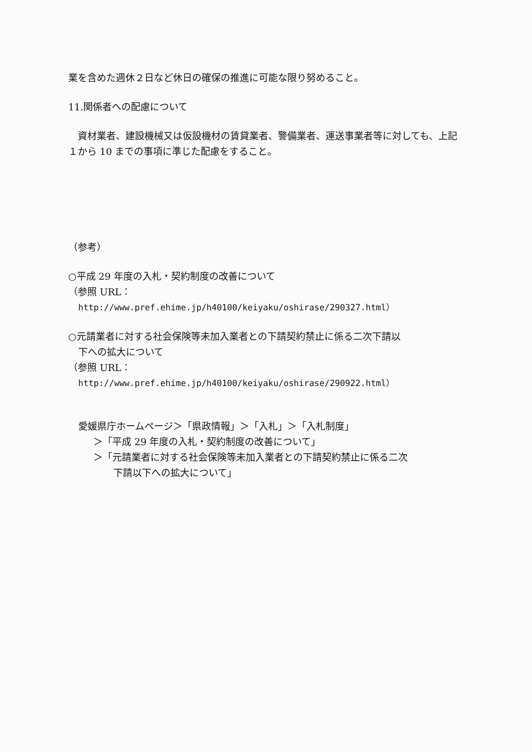業を含めた週休２日など休日の確保の推進に可能な限り努めること。
11.関係者への配慮について
　資材業者、建設機械又は仮設機材の賃貸業者、警備業者、運送事業者等に対しても、上記１から 10 までの事項に準じた配慮をすること。
（参考）
○平成 29 年度の入札・契約制度の改善について
（参照 URL：
http://www.pref.ehime.jp/h40100/keiyaku/oshirase/290327.html）
○元請業者に対する社会保険等未加入業者との下請契約禁止に係る二次下請以
下への拡大について
（参照 URL：
http://www.pref.ehime.jp/h40100/keiyaku/oshirase/290922.html）
愛媛県庁ホームページ＞「県政情報」＞「入札」＞「入札制度」
＞「平成 29 年度の入札・契約制度の改善について」
＞「元請業者に対する社会保険等未加入業者との下請契約禁止に係る二次
下請以下への拡大について」